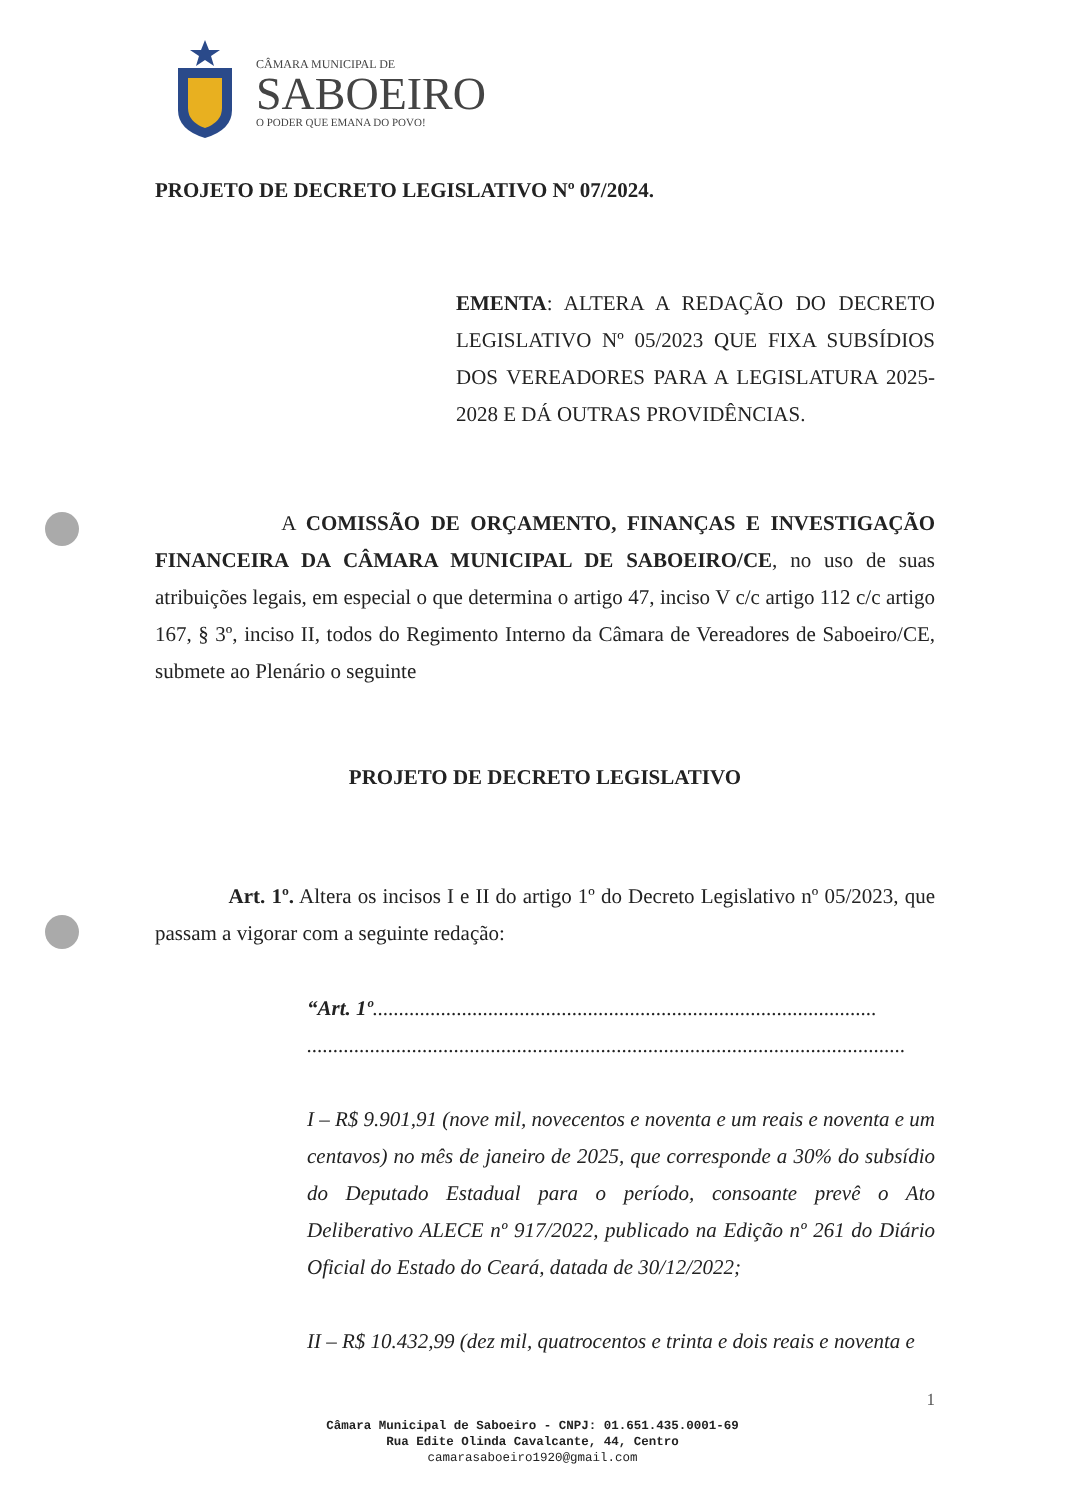CÂMARA MUNICIPAL DE
SABOEIRO
O PODER QUE EMANA DO POVO!
PROJETO DE DECRETO LEGISLATIVO Nº 07/2024.
EMENTA: ALTERA A REDAÇÃO DO DECRETO LEGISLATIVO Nº 05/2023 QUE FIXA SUBSÍDIOS DOS VEREADORES PARA A LEGISLATURA 2025-2028 E DÁ OUTRAS PROVIDÊNCIAS.
A COMISSÃO DE ORÇAMENTO, FINANÇAS E INVESTIGAÇÃO FINANCEIRA DA CÂMARA MUNICIPAL DE SABOEIRO/CE, no uso de suas atribuições legais, em especial o que determina o artigo 47, inciso V c/c artigo 112 c/c artigo 167, § 3º, inciso II, todos do Regimento Interno da Câmara de Vereadores de Saboeiro/CE, submete ao Plenário o seguinte
PROJETO DE DECRETO LEGISLATIVO
Art. 1º. Altera os incisos I e II do artigo 1º do Decreto Legislativo nº 05/2023, que passam a vigorar com a seguinte redação:
“Art. 1º................................................................................................
..................................................................................................................
I – R$ 9.901,91 (nove mil, novecentos e noventa e um reais e noventa e um centavos) no mês de janeiro de 2025, que corresponde a 30% do subsídio do Deputado Estadual para o período, consoante prevê o Ato Deliberativo ALECE nº 917/2022, publicado na Edição nº 261 do Diário Oficial do Estado do Ceará, datada de 30/12/2022;
II – R$ 10.432,99 (dez mil, quatrocentos e trinta e dois reais e noventa e
1
Câmara Municipal de Saboeiro - CNPJ: 01.651.435.0001-69
Rua Edite Olinda Cavalcante, 44, Centro
camarasaboeiro1920@gmail.com